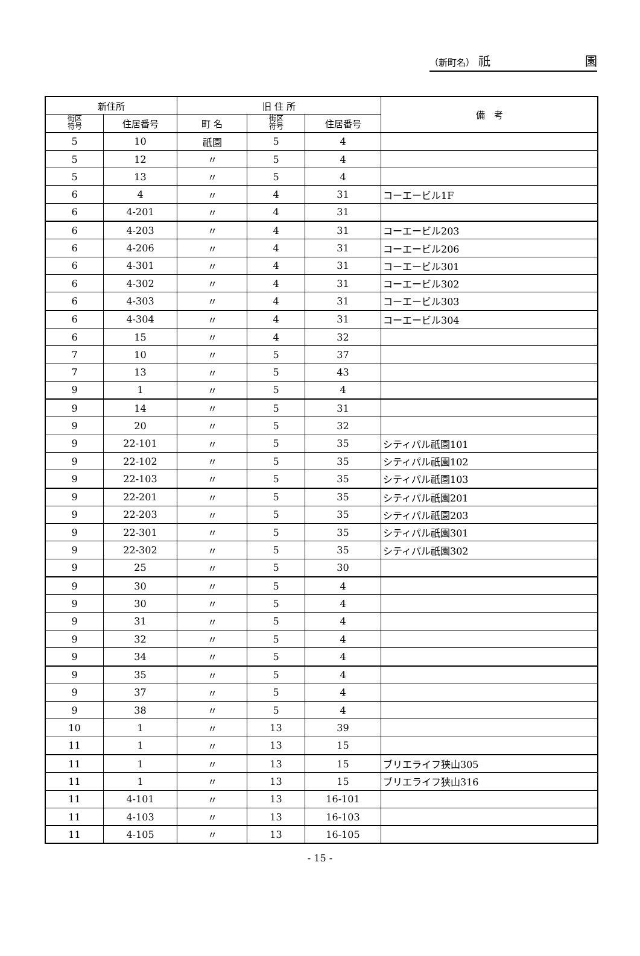（新町名） 祇 園
| 新住所 | | 旧 住 所 | | | 備 考 |
| --- | --- | --- | --- | --- | --- |
| 街区 符号 | 住居番号 | 町 名 | 街区 符号 | 住居番号 | |
| 5 | 10 | 祇園 | 5 | 4 | |
| 5 | 12 | 〃 | 5 | 4 | |
| 5 | 13 | 〃 | 5 | 4 | |
| 6 | 4 | 〃 | 4 | 31 | コーエービル1F |
| 6 | 4-201 | 〃 | 4 | 31 | |
| 6 | 4-203 | 〃 | 4 | 31 | コーエービル203 |
| 6 | 4-206 | 〃 | 4 | 31 | コーエービル206 |
| 6 | 4-301 | 〃 | 4 | 31 | コーエービル301 |
| 6 | 4-302 | 〃 | 4 | 31 | コーエービル302 |
| 6 | 4-303 | 〃 | 4 | 31 | コーエービル303 |
| 6 | 4-304 | 〃 | 4 | 31 | コーエービル304 |
| 6 | 15 | 〃 | 4 | 32 | |
| 7 | 10 | 〃 | 5 | 37 | |
| 7 | 13 | 〃 | 5 | 43 | |
| 9 | 1 | 〃 | 5 | 4 | |
| 9 | 14 | 〃 | 5 | 31 | |
| 9 | 20 | 〃 | 5 | 32 | |
| 9 | 22-101 | 〃 | 5 | 35 | シティパル祇園101 |
| 9 | 22-102 | 〃 | 5 | 35 | シティパル祇園102 |
| 9 | 22-103 | 〃 | 5 | 35 | シティパル祇園103 |
| 9 | 22-201 | 〃 | 5 | 35 | シティパル祇園201 |
| 9 | 22-203 | 〃 | 5 | 35 | シティパル祇園203 |
| 9 | 22-301 | 〃 | 5 | 35 | シティパル祇園301 |
| 9 | 22-302 | 〃 | 5 | 35 | シティパル祇園302 |
| 9 | 25 | 〃 | 5 | 30 | |
| 9 | 30 | 〃 | 5 | 4 | |
| 9 | 30 | 〃 | 5 | 4 | |
| 9 | 31 | 〃 | 5 | 4 | |
| 9 | 32 | 〃 | 5 | 4 | |
| 9 | 34 | 〃 | 5 | 4 | |
| 9 | 35 | 〃 | 5 | 4 | |
| 9 | 37 | 〃 | 5 | 4 | |
| 9 | 38 | 〃 | 5 | 4 | |
| 10 | 1 | 〃 | 13 | 39 | |
| 11 | 1 | 〃 | 13 | 15 | |
| 11 | 1 | 〃 | 13 | 15 | ブリエライフ狭山305 |
| 11 | 1 | 〃 | 13 | 15 | ブリエライフ狭山316 |
| 11 | 4-101 | 〃 | 13 | 16-101 | |
| 11 | 4-103 | 〃 | 13 | 16-103 | |
| 11 | 4-105 | 〃 | 13 | 16-105 | |
- 15 -